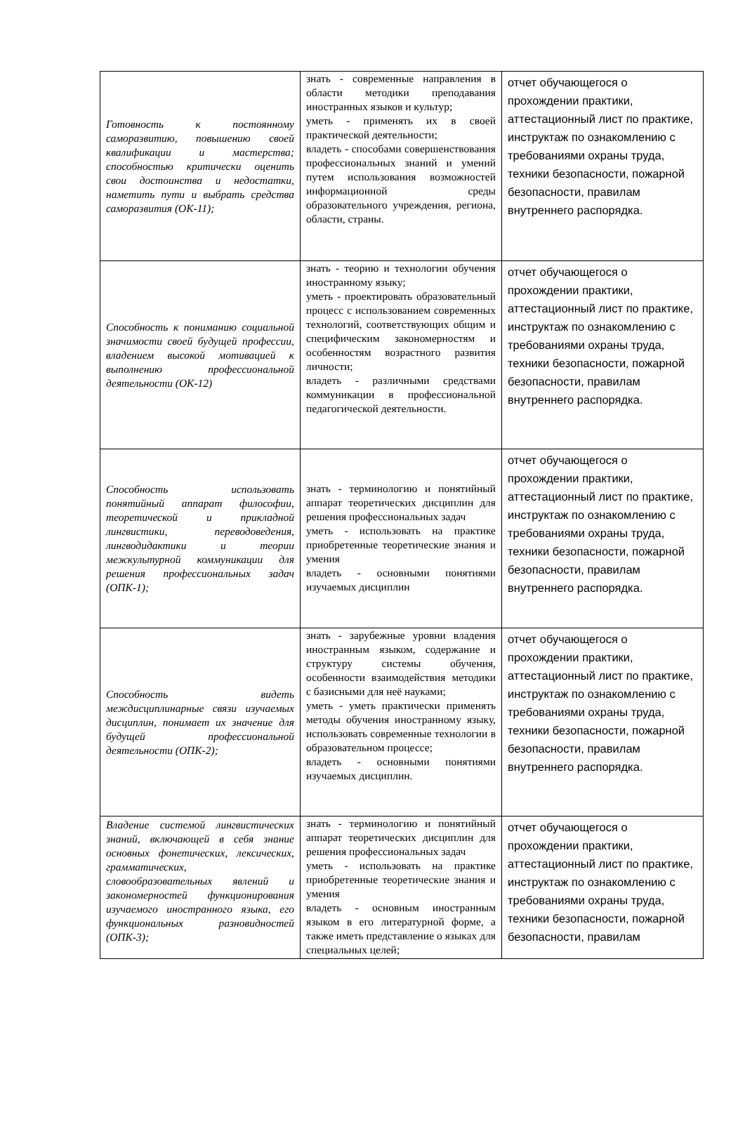| Готовность к постоянному саморазвитию, повышению своей квалификации и мастерства; способностью критически оценить свои достоинства и недостатки, наметить пути и выбрать средства саморазвития (ОК-11); | знать - современные направления в области методики преподавания иностранных языков и культур; уметь - применять их в своей практической деятельности; владеть - способами совершенствования профессиональных знаний и умений путем использования возможностей информационной среды образовательного учреждения, региона, области, страны. | отчет обучающегося о прохождении практики, аттестационный лист по практике, инструктаж по ознакомлению с требованиями охраны труда, техники безопасности, пожарной безопасности, правилам внутреннего распорядка. |
| Способность к пониманию социальной значимости своей будущей профессии, владением высокой мотивацией к выполнению профессиональной деятельности (ОК-12) | знать - теорию и технологии обучения иностранному языку; уметь - проектировать образовательный процесс с использованием современных технологий, соответствующих общим и специфическим закономерностям и особенностям возрастного развития личности; владеть - различными средствами коммуникации в профессиональной педагогической деятельности. | отчет обучающегося о прохождении практики, аттестационный лист по практике, инструктаж по ознакомлению с требованиями охраны труда, техники безопасности, пожарной безопасности, правилам внутреннего распорядка. |
| Способность использовать понятийный аппарат философии, теоретической и прикладной лингвистики, переводоведения, лингводидактики и теории межкультурной коммуникации для решения профессиональных задач (ОПК-1); | знать - терминологию и понятийный аппарат теоретических дисциплин для решения профессиональных задач уметь - использовать на практике приобретенные теоретические знания и умения владеть - основными понятиями изучаемых дисциплин | отчет обучающегося о прохождении практики, аттестационный лист по практике, инструктаж по ознакомлению с требованиями охраны труда, техники безопасности, пожарной безопасности, правилам внутреннего распорядка. |
| Способность видеть междисциплинарные связи изучаемых дисциплин, понимает их значение для будущей профессиональной деятельности (ОПК-2); | знать - зарубежные уровни владения иностранным языком, содержание и структуру системы обучения, особенности взаимодействия методики с базисными для неё науками; уметь - уметь практически применять методы обучения иностранному языку, использовать современные технологии в образовательном процессе; владеть - основными понятиями изучаемых дисциплин. | отчет обучающегося о прохождении практики, аттестационный лист по практике, инструктаж по ознакомлению с требованиями охраны труда, техники безопасности, пожарной безопасности, правилам внутреннего распорядка. |
| Владение системой лингвистических знаний, включающей в себя знание основных фонетических, лексических, грамматических, словообразовательных явлений и закономерностей функционирования изучаемого иностранного языка, его функциональных разновидностей (ОПК-3); | знать - терминологию и понятийный аппарат теоретических дисциплин для решения профессиональных задач уметь - использовать на практике приобретенные теоретические знания и умения владеть - основным иностранным языком в его литературной форме, а также иметь представление о языках для специальных целей; | отчет обучающегося о прохождении практики, аттестационный лист по практике, инструктаж по ознакомлению с требованиями охраны труда, техники безопасности, пожарной безопасности, правилам |